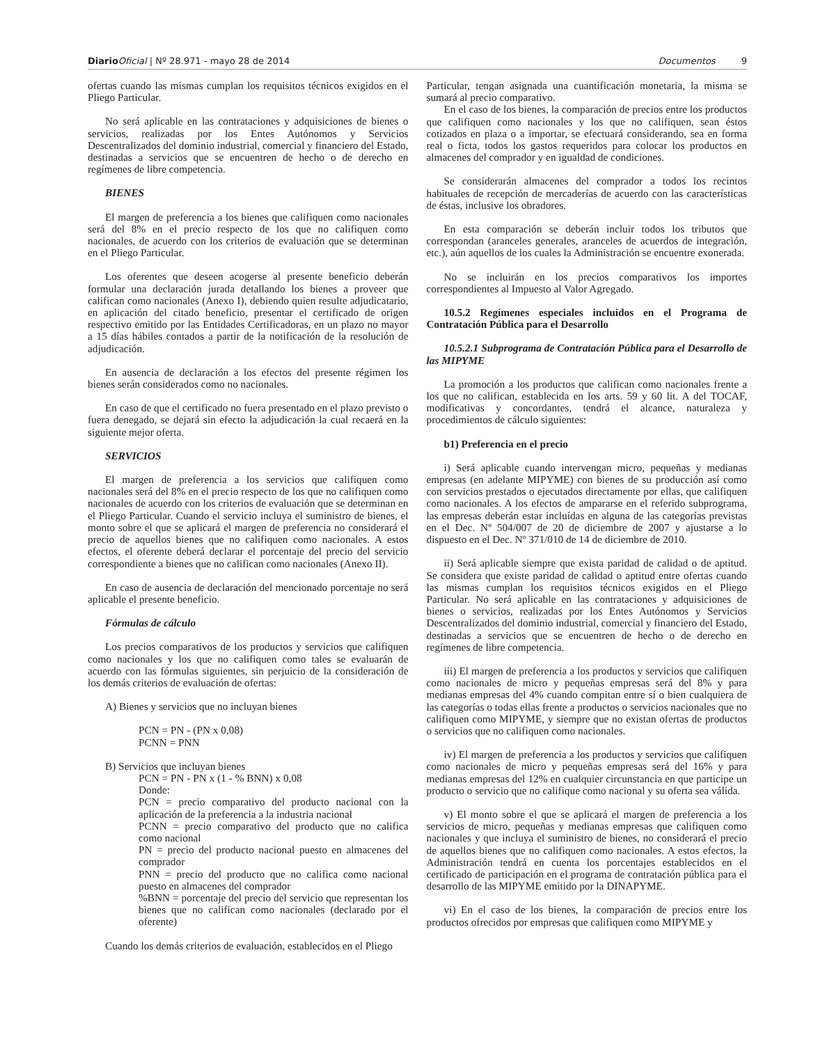Diario Oficial | Nº 28.971 - mayo 28 de 2014 Documentos 9
ofertas cuando las mismas cumplan los requisitos técnicos exigidos en el Pliego Particular.
No será aplicable en las contrataciones y adquisiciones de bienes o servicios, realizadas por los Entes Autónomos y Servicios Descentralizados del dominio industrial, comercial y financiero del Estado, destinadas a servicios que se encuentren de hecho o de derecho en regímenes de libre competencia.
BIENES
El margen de preferencia a los bienes que califiquen como nacionales será del 8% en el precio respecto de los que no califiquen como nacionales, de acuerdo con los criterios de evaluación que se determinan en el Pliego Particular.
Los oferentes que deseen acogerse al presente beneficio deberán formular una declaración jurada detallando los bienes a proveer que califican como nacionales (Anexo I), debiendo quien resulte adjudicatario, en aplicación del citado beneficio, presentar el certificado de origen respectivo emitido por las Entidades Certificadoras, en un plazo no mayor a 15 días hábiles contados a partir de la notificación de la resolución de adjudicación.
En ausencia de declaración a los efectos del presente régimen los bienes serán considerados como no nacionales.
En caso de que el certificado no fuera presentado en el plazo previsto o fuera denegado, se dejará sin efecto la adjudicación la cual recaerá en la siguiente mejor oferta.
SERVICIOS
El margen de preferencia a los servicios que califiquen como nacionales será del 8% en el precio respecto de los que no califiquen como nacionales de acuerdo con los criterios de evaluación que se determinan en el Pliego Particular. Cuando el servicio incluya el suministro de bienes, el monto sobre el que se aplicará el margen de preferencia no considerará el precio de aquellos bienes que no califiquen como nacionales. A estos efectos, el oferente deberá declarar el porcentaje del precio del servicio correspondiente a bienes que no califican como nacionales (Anexo II).
En caso de ausencia de declaración del mencionado porcentaje no será aplicable el presente beneficio.
Fórmulas de cálculo
Los precios comparativos de los productos y servicios que califiquen como nacionales y los que no califiquen como tales se evaluarán de acuerdo con las fórmulas siguientes, sin perjuicio de la consideración de los demás criterios de evaluación de ofertas:
A) Bienes y servicios que no incluyan bienes
PCN = PN - (PN x 0,08)
PCNN = PNN
B) Servicios que incluyan bienes
PCN = PN - PN x (1 - % BNN) x 0,08
Donde:
PCN = precio comparativo del producto nacional con la aplicación de la preferencia a la industria nacional
PCNN = precio comparativo del producto que no califica como nacional
PN = precio del producto nacional puesto en almacenes del comprador
PNN = precio del producto que no califica como nacional puesto en almacenes del comprador
%BNN = porcentaje del precio del servicio que representan los bienes que no califican como nacionales (declarado por el oferente)
Cuando los demás criterios de evaluación, establecidos en el Pliego
Particular, tengan asignada una cuantificación monetaria, la misma se sumará al precio comparativo.
En el caso de los bienes, la comparación de precios entre los productos que califiquen como nacionales y los que no califiquen, sean éstos cotizados en plaza o a importar, se efectuará considerando, sea en forma real o ficta, todos los gastos requeridos para colocar los productos en almacenes del comprador y en igualdad de condiciones.
Se considerarán almacenes del comprador a todos los recintos habituales de recepción de mercaderías de acuerdo con las características de éstas, inclusive los obradores.
En esta comparación se deberán incluir todos los tributos que correspondan (aranceles generales, aranceles de acuerdos de integración, etc.), aún aquellos de los cuales la Administración se encuentre exonerada.
No se incluirán en los precios comparativos los importes correspondientes al Impuesto al Valor Agregado.
10.5.2 Regímenes especiales incluidos en el Programa de Contratación Pública para el Desarrollo
10.5.2.1 Subprograma de Contratación Pública para el Desarrollo de las MIPYME
La promoción a los productos que califican como nacionales frente a los que no califican, establecida en los arts. 59 y 60 lit. A del TOCAF, modificativas y concordantes, tendrá el alcance, naturaleza y procedimientos de cálculo siguientes:
b1) Preferencia en el precio
i) Será aplicable cuando intervengan micro, pequeñas y medianas empresas (en adelante MIPYME) con bienes de su producción así como con servicios prestados o ejecutados directamente por ellas, que califiquen como nacionales. A los efectos de ampararse en el referido subprograma, las empresas deberán estar incluídas en alguna de las categorías previstas en el Dec. Nº 504/007 de 20 de diciembre de 2007 y ajustarse a lo dispuesto en el Dec. Nº 371/010 de 14 de diciembre de 2010.
ii) Será aplicable siempre que exista paridad de calidad o de aptitud. Se considera que existe paridad de calidad o aptitud entre ofertas cuando las mismas cumplan los requisitos técnicos exigidos en el Pliego Particular. No será aplicable en las contrataciones y adquisiciones de bienes o servicios, realizadas por los Entes Autónomos y Servicios Descentralizados del dominio industrial, comercial y financiero del Estado, destinadas a servicios que se encuentren de hecho o de derecho en regímenes de libre competencia.
iii) El margen de preferencia a los productos y servicios que califiquen como nacionales de micro y pequeñas empresas será del 8% y para medianas empresas del 4% cuando compitan entre sí o bien cualquiera de las categorías o todas ellas frente a productos o servicios nacionales que no califiquen como MIPYME, y siempre que no existan ofertas de productos o servicios que no califiquen como nacionales.
iv) El margen de preferencia a los productos y servicios que califiquen como nacionales de micro y pequeñas empresas será del 16% y para medianas empresas del 12% en cualquier circunstancia en que participe un producto o servicio que no califique como nacional y su oferta sea válida.
v) El monto sobre el que se aplicará el margen de preferencia a los servicios de micro, pequeñas y medianas empresas que califiquen como nacionales y que incluya el suministro de bienes, no considerará el precio de aquellos bienes que no califiquen como nacionales. A estos efectos, la Administración tendrá en cuenta los porcentajes establecidos en el certificado de participación en el programa de contratación pública para el desarrollo de las MIPYME emitido por la DINAPYME.
vi) En el caso de los bienes, la comparación de precios entre los productos ofrecidos por empresas que califiquen como MIPYME y